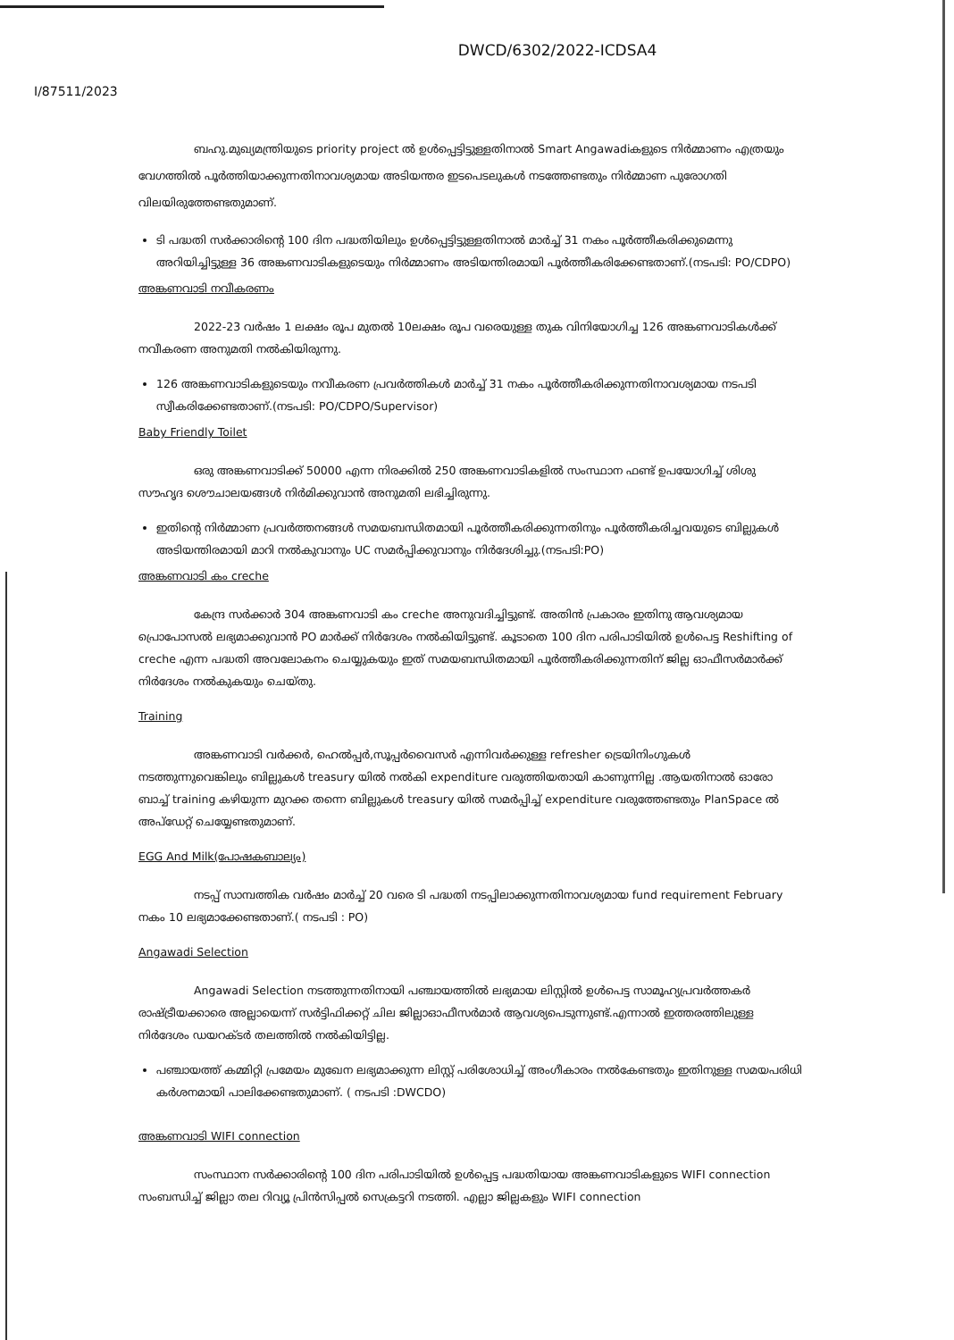DWCD/6302/2022-ICDSA4
I/87511/2023
ബഹു.മുഖ്യമന്ത്രിയുടെ priority project ൽ ഉൾപ്പെട്ടിട്ടുള്ളതിനാൽ Smart Angawadiകളുടെ നിർമ്മാണം എത്രയും വേഗത്തിൽ പൂർത്തിയാക്കുന്നതിനാവശ്യമായ അടിയന്തര ഇടപെടലുകൾ നടത്തേണ്ടതും നിർമ്മാണ പുരോഗതി വിലയിരുത്തേണ്ടതുമാണ്.
ടി പദ്ധതി സർക്കാരിന്റെ 100 ദിന പദ്ധതിയിലും ഉൾപ്പെട്ടിട്ടുള്ളതിനാൽ മാർച്ച് 31 നകം പൂർത്തീകരിക്കുമെന്നു അറിയിച്ചിട്ടുള്ള 36 അങ്കണവാടികളുടെയും നിർമ്മാണം അടിയന്തിരമായി പൂർത്തീകരിക്കേണ്ടതാണ്.(നടപടി: PO/CDPO)
അങ്കണവാടി നവീകരണം
2022-23 വർഷം 1 ലക്ഷം രൂപ മുതൽ 10ലക്ഷം രൂപ വരെയുള്ള തുക വിനിയോഗിച്ച 126 അങ്കണവാടികൾക്ക് നവീകരണ അനുമതി നൽകിയിരുന്നു.
126 അങ്കണവാടികളുടെയും നവീകരണ പ്രവർത്തികൾ മാർച്ച് 31 നകം പൂർത്തീകരിക്കുന്നതിനാവശ്യമായ നടപടി സ്വീകരിക്കേണ്ടതാണ്.(നടപടി: PO/CDPO/Supervisor)
Baby Friendly Toilet
ഒരു അങ്കണവാടിക്ക് 50000 എന്ന നിരക്കിൽ 250 അങ്കണവാടികളിൽ സംസ്ഥാന ഫണ്ട് ഉപയോഗിച്ച് ശിശു സൗഹൃദ ശൌചാലയങ്ങൾ നിർമിക്കുവാൻ അനുമതി ലഭിച്ചിരുന്നു.
ഇതിന്റെ നിർമ്മാണ പ്രവർത്തനങ്ങൾ സമയബന്ധിതമായി പൂർത്തീകരിക്കുന്നതിനും പൂർത്തീകരിച്ചവയുടെ ബില്ലുകൾ അടിയന്തിരമായി മാറി നൽകുവാനും UC സമർപ്പിക്കുവാനും നിർദേശിച്ചു.(നടപടി:PO)
അങ്കണവാടി കം creche
കേന്ദ്ര സർക്കാർ 304 അങ്കണവാടി കം creche അനുവദിച്ചിട്ടുണ്ട്. അതിൻ പ്രകാരം ഇതിനു ആവശ്യമായ പ്രൊപോസൽ ലഭ്യമാക്കുവാൻ PO മാർക്ക് നിർദേശം നൽകിയിട്ടുണ്ട്. കൂടാതെ 100 ദിന പരിപാടിയിൽ ഉൾപെട്ട Reshifting of creche എന്ന പദ്ധതി അവലോകനം ചെയ്യുകയും ഇത് സമയബന്ധിതമായി പൂർത്തീകരിക്കുന്നതിന് ജില്ല ഓഫീസർമാർക്ക് നിർദേശം നൽകുകയും ചെയ്തു.
Training
അങ്കണവാടി വർക്കർ, ഹെൽപ്പർ,സൂപ്പർവൈസർ എന്നിവർക്കുള്ള refresher ട്രെയിനിംഗുകൾ നടത്തുന്നുവെങ്കിലും ബില്ലുകൾ treasury യിൽ നൽകി expenditure വരുത്തിയതായി കാണുന്നില്ല .ആയതിനാൽ ഓരോ ബാച്ച് training കഴിയുന്ന മുറക്ക തന്നെ ബില്ലുകൾ treasury യിൽ സമർപ്പിച്ച് expenditure വരുത്തേണ്ടതും PlanSpace ൽ അപ്ഡേറ്റ് ചെയ്യേണ്ടതുമാണ്.
EGG And Milk(പോഷകബാല്യം)
നടപ്പ് സാമ്പത്തിക വർഷം മാർച്ച് 20 വരെ ടി പദ്ധതി നടപ്പിലാക്കുന്നതിനാവശ്യമായ fund requirement February നകം 10 ലഭ്യമാക്കേണ്ടതാണ്.( നടപടി : PO)
Angawadi Selection
Angawadi Selection നടത്തുന്നതിനായി പഞ്ചായത്തിൽ ലഭ്യമായ ലിസ്റ്റിൽ ഉൾപെട്ട സാമൂഹ്യപ്രവർത്തകർ രാഷ്ട്രീയക്കാരെ അല്ലായെന്ന് സർട്ടിഫിക്കറ്റ് ചില ജില്ലാഓഫീസർമാർ ആവശ്യപെടുന്നുണ്ട്.എന്നാൽ ഇത്തരത്തിലുള്ള നിർദേശം ഡയറക്ടർ തലത്തിൽ നൽകിയിട്ടില്ല.
പഞ്ചായത്ത് കമ്മിറ്റി പ്രമേയം മുഖേന ലഭ്യമാക്കുന്ന ലിസ്റ്റ് പരിശോധിച്ച് അംഗീകാരം നൽകേണ്ടതും ഇതിനുള്ള സമയപരിധി കർശനമായി പാലിക്കേണ്ടതുമാണ്. ( നടപടി :DWCDO)
അങ്കണവാടി WIFI connection
സംസ്ഥാന സർക്കാരിന്റെ 100 ദിന പരിപാടിയിൽ ഉൾപ്പെട്ട പദ്ധതിയായ അങ്കണവാടികളുടെ WIFI connection സംബന്ധിച്ച് ജില്ലാ തല റിവ്യൂ പ്രിൻസിപ്പൽ സെക്രട്ടറി നടത്തി. എല്ലാ ജില്ലകളും WIFI connection